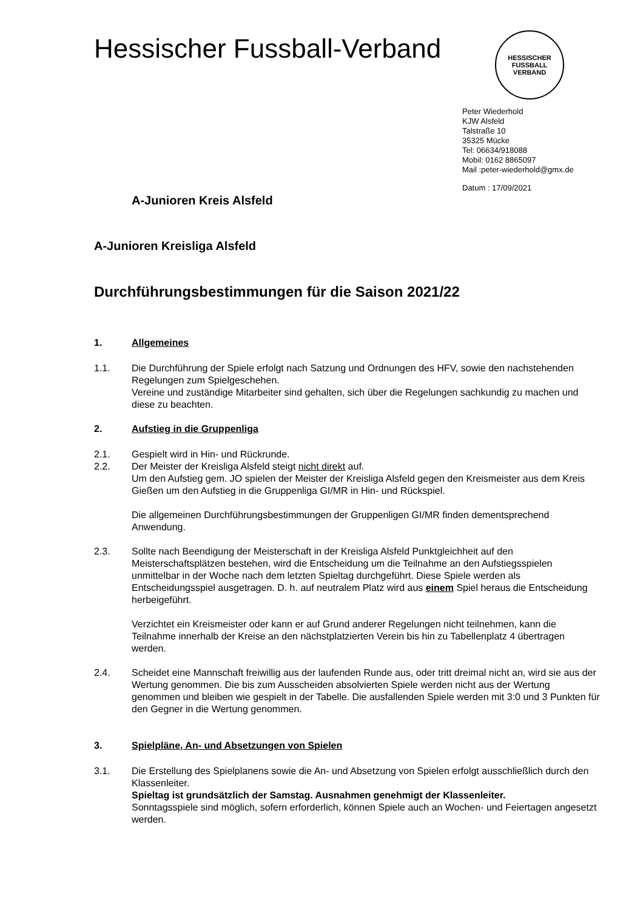Hessischer Fussball-Verband
HESSISCHER FUSSBALL VERBAND
Peter Wiederhold
KJW Alsfeld
Talstraße 10
35325 Mücke
Tel: 06634/918088
Mobil: 0162 8865097
Mail :peter-wiederhold@gmx.de
Datum : 17/09/2021
A-Junioren Kreis Alsfeld
A-Junioren Kreisliga Alsfeld
Durchführungsbestimmungen für die Saison 2021/22
1. Allgemeines
1.1. Die Durchführung der Spiele erfolgt nach Satzung und Ordnungen des HFV, sowie den nachstehenden Regelungen zum Spielgeschehen.
Vereine und zuständige Mitarbeiter sind gehalten, sich über die Regelungen sachkundig zu machen und diese zu beachten.
2. Aufstieg in die Gruppenliga
2.1. Gespielt wird in Hin- und Rückrunde.
2.2. Der Meister der Kreisliga Alsfeld steigt nicht direkt auf.
Um den Aufstieg gem. JO spielen der Meister der Kreisliga Alsfeld gegen den Kreismeister aus dem Kreis Gießen um den Aufstieg in die Gruppenliga GI/MR in Hin- und Rückspiel.
Die allgemeinen Durchführungsbestimmungen der Gruppenligen GI/MR finden dementsprechend Anwendung.
2.3. Sollte nach Beendigung der Meisterschaft in der Kreisliga Alsfeld Punktgleichheit auf den Meisterschaftsplätzen bestehen, wird die Entscheidung um die Teilnahme an den Aufstiegsspielen unmittelbar in der Woche nach dem letzten Spieltag durchgeführt. Diese Spiele werden als Entscheidungsspiel ausgetragen. D. h. auf neutralem Platz wird aus einem Spiel heraus die Entscheidung herbeigeführt.
Verzichtet ein Kreismeister oder kann er auf Grund anderer Regelungen nicht teilnehmen, kann die Teilnahme innerhalb der Kreise an den nächstplatzierten Verein bis hin zu Tabellenplatz 4 übertragen werden.
2.4. Scheidet eine Mannschaft freiwillig aus der laufenden Runde aus, oder tritt dreimal nicht an, wird sie aus der Wertung genommen. Die bis zum Ausscheiden absolvierten Spiele werden nicht aus der Wertung genommen und bleiben wie gespielt in der Tabelle. Die ausfallenden Spiele werden mit 3:0 und 3 Punkten für den Gegner in die Wertung genommen.
3. Spielpläne, An- und Absetzungen von Spielen
3.1. Die Erstellung des Spielplanens sowie die An- und Absetzung von Spielen erfolgt ausschließlich durch den Klassenleiter.
Spieltag ist grundsätzlich der Samstag. Ausnahmen genehmigt der Klassenleiter.
Sonntagsspiele sind möglich, sofern erforderlich, können Spiele auch an Wochen- und Feiertagen angesetzt werden.